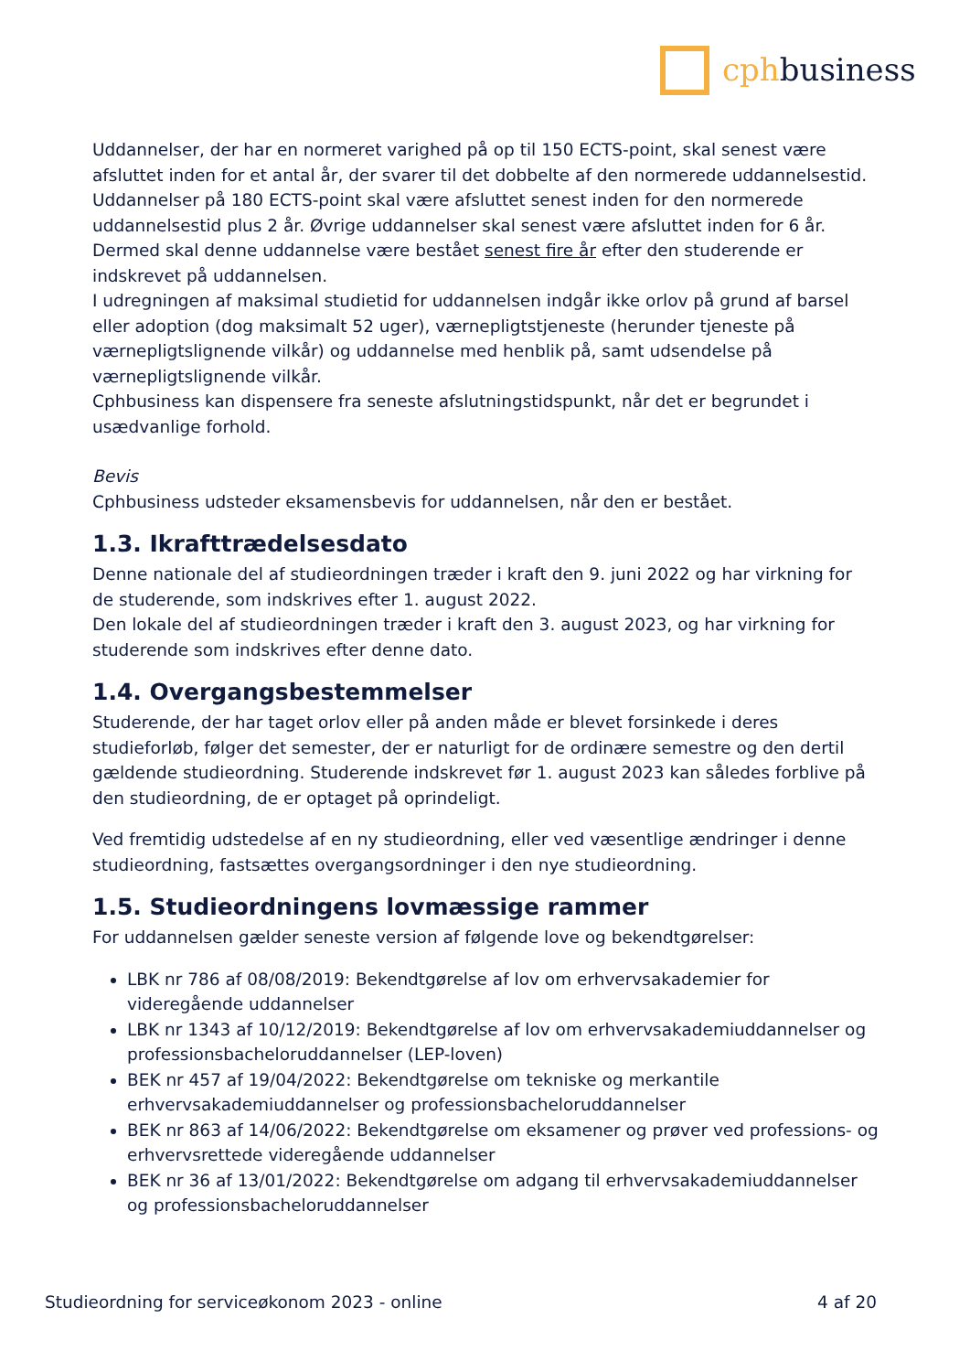cphbusiness
Uddannelser, der har en normeret varighed på op til 150 ECTS-point, skal senest være afsluttet inden for et antal år, der svarer til det dobbelte af den normerede uddannelsestid. Uddannelser på 180 ECTS-point skal være afsluttet senest inden for den normerede uddannelsestid plus 2 år. Øvrige uddannelser skal senest være afsluttet inden for 6 år. Dermed skal denne uddannelse være bestået senest fire år efter den studerende er indskrevet på uddannelsen.
I udregningen af maksimal studietid for uddannelsen indgår ikke orlov på grund af barsel eller adoption (dog maksimalt 52 uger), værnepligtstjeneste (herunder tjeneste på værnepligtslignende vilkår) og uddannelse med henblik på, samt udsendelse på værnepligtslignende vilkår.
Cphbusiness kan dispensere fra seneste afslutningstidspunkt, når det er begrundet i usædvanlige forhold.
Bevis
Cphbusiness udsteder eksamensbevis for uddannelsen, når den er bestået.
1.3. Ikrafttrædelsesdato
Denne nationale del af studieordningen træder i kraft den 9. juni 2022 og har virkning for de studerende, som indskrives efter 1. august 2022.
Den lokale del af studieordningen træder i kraft den 3. august 2023, og har virkning for studerende som indskrives efter denne dato.
1.4. Overgangsbestemmelser
Studerende, der har taget orlov eller på anden måde er blevet forsinkede i deres studieforløb, følger det semester, der er naturligt for de ordinære semestre og den dertil gældende studieordning. Studerende indskrevet før 1. august 2023 kan således forblive på den studieordning, de er optaget på oprindeligt.
Ved fremtidig udstedelse af en ny studieordning, eller ved væsentlige ændringer i denne studieordning, fastsættes overgangsordninger i den nye studieordning.
1.5. Studieordningens lovmæssige rammer
For uddannelsen gælder seneste version af følgende love og bekendtgørelser:
LBK nr 786 af 08/08/2019: Bekendtgørelse af lov om erhvervsakademier for videregående uddannelser
LBK nr 1343 af 10/12/2019: Bekendtgørelse af lov om erhvervsakademiuddannelser og professionsbacheloruddannelser (LEP-loven)
BEK nr 457 af 19/04/2022: Bekendtgørelse om tekniske og merkantile erhvervsakademiuddannelser og professionsbacheloruddannelser
BEK nr 863 af 14/06/2022: Bekendtgørelse om eksamener og prøver ved professions- og erhvervsrettede videregående uddannelser
BEK nr 36 af 13/01/2022: Bekendtgørelse om adgang til erhvervsakademiuddannelser og professionsbacheloruddannelser
Studieordning for serviceøkonom 2023 - online 4 af 20